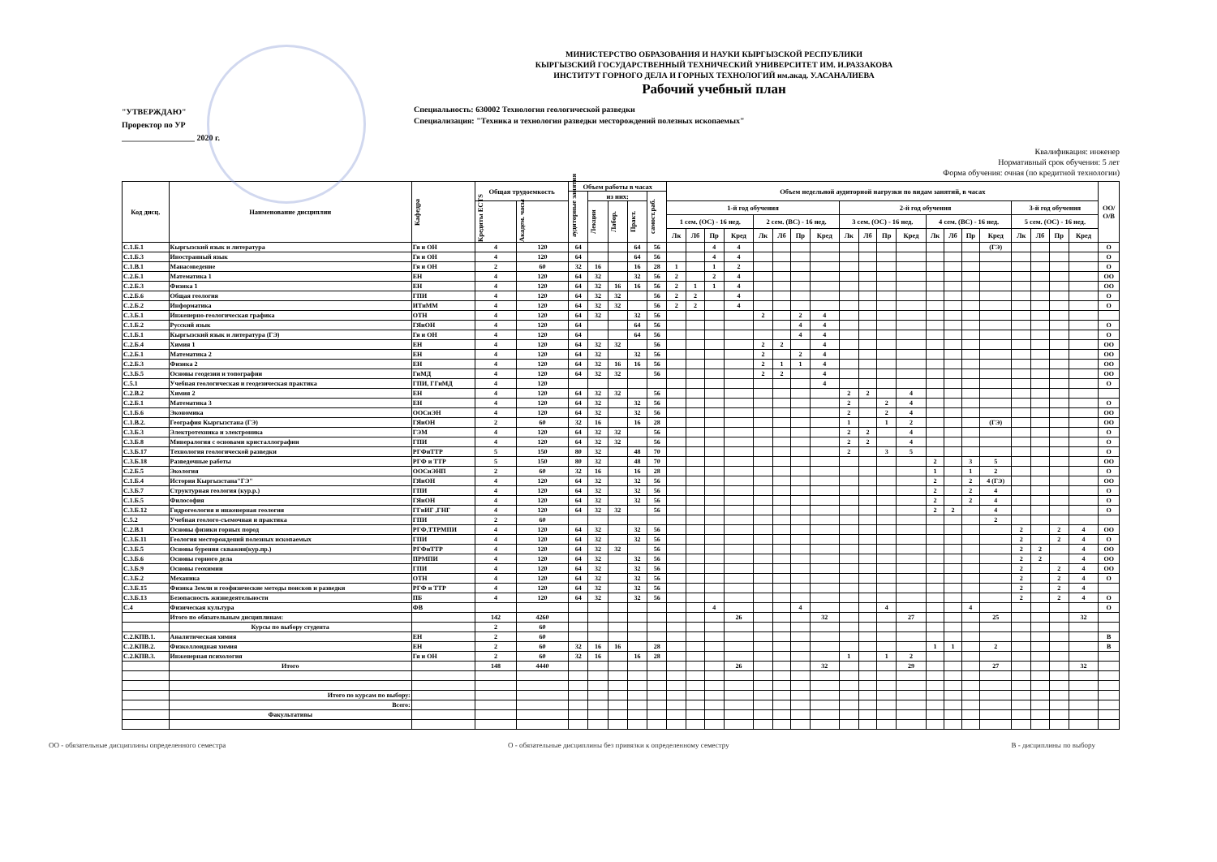"УТВЕРЖДАЮ"
Проректор по УР
__________________ 2020 г.
МИНИСТЕРСТВО ОБРАЗОВАНИЯ И НАУКИ КЫРГЫЗСКОЙ РЕСПУБЛИКИ
КЫРГЫЗСКИЙ ГОСУДАРСТВЕННЫЙ ТЕХНИЧЕСКИЙ УНИВЕРСИТЕТ ИМ. И.РАЗЗАКОВА
ИНСТИТУТ ГОРНОГО ДЕЛА И ГОРНЫХ ТЕХНОЛОГИЙ им.акад. У.АСАНАЛИЕВА
Рабочий учебный план
Специальность: 630002 Технология геологической разведки
Специализация: "Техника и технология разведки месторождений полезных ископаемых"
Квалификация: инженер
Нормативный срок обучения: 5 лет
Форма обучения: очная (по кредитной технологии)
| Код дисц. | Наименование дисциплин | Кафедра | Общая трудоемкость | | Объем работы в часах | | | | | Объем недельной аудиторной нагрузки по видам занятий, в часах | | | | | | | | | | | | | | | | | | | | ОО/ О/В |
| --- | --- | --- | --- | --- | --- | --- | --- | --- | --- | --- | --- | --- | --- | --- | --- | --- | --- | --- | --- | --- | --- | --- | --- | --- | --- | --- | --- | --- | --- | --- |
| | | | | | аудиторные занятия | из них: | | | самост.раб. | | | | | | | | | | | | | | | | | | | | | |
| | | | Кредиты ECTS | Академ. часы | | Лекции | Лабор. | Практ. | | 1-й год обучения | | | | | | | | 2-й год обучения | | | | | | | | 3-й год обучения | | | | |
| | | | | | | | | | | 1 сем. (ОС) - 16 нед. | | | | 2 сем. (ВС) - 16 нед. | | | | 3 сем. (ОС) - 16 нед. | | | | 4 сем. (ВС) - 16 нед. | | | | 5 сем. (ОС) - 16 нед. | | | | |
| | | | | | | | | | | Лк | Лб | Пр | Кред | Лк | Лб | Пр | Кред | Лк | Лб | Пр | Кред | Лк | Лб | Пр | Кред | Лк | Лб | Пр | Кред | |
| С.1.Б.1 | Кыргызский язык и литература | Гя и ОН | 4 | 120 | 64 | | | 64 | 56 | | | 4 | 4 | | | | | | | | | | | | (ГЭ) | | | | | О |
| С.1.Б.3 | Иностранный язык | Гя и ОН | 4 | 120 | 64 | | | 64 | 56 | | | 4 | 4 | | | | | | | | | | | | | | | | | О |
| С.1.В.1 | Манасоведение | Гя и ОН | 2 | 60 | 32 | 16 | | 16 | 28 | 1 | | 1 | 2 | | | | | | | | | | | | | | | | | О |
| С.2.Б.1 | Математика 1 | ЕН | 4 | 120 | 64 | 32 | | 32 | 56 | 2 | | 2 | 4 | | | | | | | | | | | | | | | | | ОО |
| С.2.Б.3 | Физика 1 | ЕН | 4 | 120 | 64 | 32 | 16 | 16 | 56 | 2 | 1 | 1 | 4 | | | | | | | | | | | | | | | | | ОО |
| С.2.Б.6 | Общая геология | ГПИ | 4 | 120 | 64 | 32 | 32 | | 56 | 2 | 2 | | 4 | | | | | | | | | | | | | | | | | О |
| С.2.Б.2 | Информатика | ИТиММ | 4 | 120 | 64 | 32 | 32 | | 56 | 2 | 2 | | 4 | | | | | | | | | | | | | | | | | О |
| С.3.Б.1 | Инженерно-геологическая графика | ОТН | 4 | 120 | 64 | 32 | | 32 | 56 | | | | | 2 | | 2 | 4 | | | | | | | | | | | | | |
| С.1.Б.2 | Русский язык | ГЯиОН | 4 | 120 | 64 | | | 64 | 56 | | | | | | | 4 | 4 | | | | | | | | | | | | | О |
| С.1.Б.1 | Кыргызский язык и литература (ГЭ) | Гя и ОН | 4 | 120 | 64 | | | 64 | 56 | | | | | | | 4 | 4 | | | | | | | | | | | | | О |
| С.2.Б.4 | Химия 1 | ЕН | 4 | 120 | 64 | 32 | 32 | | 56 | | | | | 2 | 2 | | 4 | | | | | | | | | | | | | ОО |
| С.2.Б.1 | Математика 2 | ЕН | 4 | 120 | 64 | 32 | | 32 | 56 | | | | | 2 | | 2 | 4 | | | | | | | | | | | | | ОО |
| С.2.Б.3 | Физика 2 | ЕН | 4 | 120 | 64 | 32 | 16 | 16 | 56 | | | | | 2 | 1 | 1 | 4 | | | | | | | | | | | | | ОО |
| С.3.Б.5 | Основы геодезии и топографии | ГиМД | 4 | 120 | 64 | 32 | 32 | | 56 | | | | | 2 | 2 | | 4 | | | | | | | | | | | | | ОО |
| С.5.1 | Учебная геологическая и геодезическая практика | ГПИ, ГГиМД | 4 | 120 | | | | | | | | | | | | | 4 | | | | | | | | | | | | | О |
| С.2.В.2 | Химия 2 | ЕН | 4 | 120 | 64 | 32 | 32 | | 56 | | | | | | | | | 2 | 2 | | 4 | | | | | | | | | |
| С.2.Б.1 | Математика 3 | ЕН | 4 | 120 | 64 | 32 | | 32 | 56 | | | | | | | | | 2 | | 2 | 4 | | | | | | | | | О |
| С.1.Б.6 | Экономика | ООСиЭН | 4 | 120 | 64 | 32 | | 32 | 56 | | | | | | | | | 2 | | 2 | 4 | | | | | | | | | ОО |
| С.1.В.2. | География Кыргызстана (ГЭ) | ГЯиОН | 2 | 60 | 32 | 16 | | 16 | 28 | | | | | | | | | 1 | | 1 | 2 | | | | (ГЭ) | | | | | ОО |
| С.3.Б.3 | Электротехника и электроника | ГЭМ | 4 | 120 | 64 | 32 | 32 | | 56 | | | | | | | | | 2 | 2 | | 4 | | | | | | | | | О |
| С.3.Б.8 | Минералогия с основами кристаллографии | ГПИ | 4 | 120 | 64 | 32 | 32 | | 56 | | | | | | | | | 2 | 2 | | 4 | | | | | | | | | О |
| С.3.Б.17 | Технология геологической разведки | РГФиТТР | 5 | 150 | 80 | 32 | | 48 | 70 | | | | | | | | | 2 | | 3 | 5 | | | | | | | | | О |
| С.3.Б.18 | Разведочные работы | РГФ и ТТР | 5 | 150 | 80 | 32 | | 48 | 70 | | | | | | | | | | | | | 2 | | 3 | 5 | | | | | ОО |
| С.2.Б.5 | Экология | ООСиЭНП | 2 | 60 | 32 | 16 | | 16 | 28 | | | | | | | | | | | | | 1 | | 1 | 2 | | | | | О |
| С.1.Б.4 | История Кыргызстана"ГЭ" | ГЯиОН | 4 | 120 | 64 | 32 | | 32 | 56 | | | | | | | | | | | | | 2 | | 2 | 4 (ГЭ) | | | | | ОО |
| С.3.Б.7 | Структурная геология (кур.р.) | ГПИ | 4 | 120 | 64 | 32 | | 32 | 56 | | | | | | | | | | | | | 2 | | 2 | 4 | | | | | О |
| С.1.Б.5 | Философия | ГЯиОН | 4 | 120 | 64 | 32 | | 32 | 56 | | | | | | | | | | | | | 2 | | 2 | 4 | | | | | О |
| С.3.Б.12 | Гидрогеология и инженерная геология | ГГиИГ ,ГНГ | 4 | 120 | 64 | 32 | 32 | | 56 | | | | | | | | | | | | | 2 | 2 | | 4 | | | | | О |
| С.5.2 | Учебная геолого-съемочная и практика | ГПИ | 2 | 60 | | | | | | | | | | | | | | | | | | | | | 2 | | | | | |
| С.2.В.1 | Основы физики горных пород | РГФ,ТТРМПИ | 4 | 120 | 64 | 32 | | 32 | 56 | | | | | | | | | | | | | | | | | 2 | | 2 | 4 | ОО |
| С.3.Б.11 | Геология месторождений полезных ископаемых | ГПИ | 4 | 120 | 64 | 32 | | 32 | 56 | | | | | | | | | | | | | | | | | 2 | | 2 | 4 | О |
| С.3.Б.5 | Основы бурения скважин(кур.пр.) | РГФиТТР | 4 | 120 | 64 | 32 | 32 | | 56 | | | | | | | | | | | | | | | | | 2 | 2 | | 4 | ОО |
| С.3.Б.6 | Основы горного дела | ПРМПИ | 4 | 120 | 64 | 32 | | 32 | 56 | | | | | | | | | | | | | | | | | 2 | 2 | | 4 | ОО |
| С.3.Б.9 | Основы геохимии | ГПИ | 4 | 120 | 64 | 32 | | 32 | 56 | | | | | | | | | | | | | | | | | 2 | | 2 | 4 | ОО |
| С.3.Б.2 | Механика | ОТН | 4 | 120 | 64 | 32 | | 32 | 56 | | | | | | | | | | | | | | | | | 2 | | 2 | 4 | О |
| С.3.Б.15 | Физика Земли и геофизические методы поисков и разведки | РГФ и ТТР | 4 | 120 | 64 | 32 | | 32 | 56 | | | | | | | | | | | | | | | | | 2 | | 2 | 4 | |
| С.3.Б.13 | Безопасность жизнедеятельности | ПБ | 4 | 120 | 64 | 32 | | 32 | 56 | | | | | | | | | | | | | | | | | 2 | | 2 | 4 | О |
| С.4 | Физическая культура | ФВ | | | | | | | | | | 4 | | | | 4 | | | | 4 | | | | 4 | | | | | | О |
| | Итого по обязательным дисциплинам: | | 142 | 4260 | | | | | | | | | 26 | | | | 32 | | | | 27 | | | | 25 | | | | 32 | |
| | Курсы по выбору студента | | 2 | 60 | | | | | | | | | | | | | | | | | | | | | | | | | | |
| С.2.КПВ.1. | Аналитическая химия | ЕН | 2 | 60 | | | | | | | | | | | | | | | | | | | | | | | | | | В |
| С.2.КПВ.2. | Физколлоидная химия | ЕН | 2 | 60 | 32 | 16 | 16 | | 28 | | | | | | | | | | | | | 1 | 1 | | 2 | | | | | В |
| С.2.КПВ.3. | Инженерная психология | Гя и ОН | 2 | 60 | 32 | 16 | | 16 | 28 | | | | | | | | | 1 | | 1 | 2 | | | | | | | | | |
| | Итого | | 148 | 4440 | | | | | | | | | 26 | | | | 32 | | | | 29 | | | | 27 | | | | 32 | |
| | Итого по курсам по выбору: | | | | | | | | | | | | | | | | | | | | | | | | | | | | | |
| | Всего: | | | | | | | | | | | | | | | | | | | | | | | | | | | | | |
| | Факультативы | | | | | | | | | | | | | | | | | | | | | | | | | | | | | |
ОО - обязательные дисциплины определенного семестра О - обязательные дисциплины без привязки к определенному семестру В - дисциплины по выбору